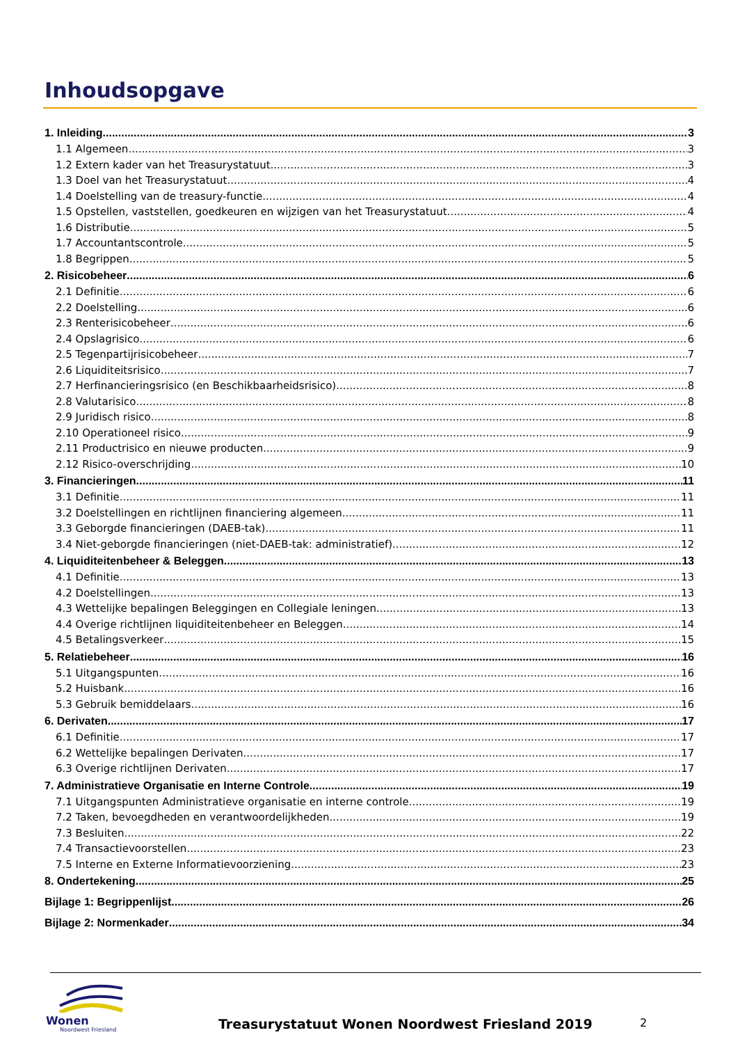Inhoudsopgave
1. Inleiding 3
1.1 Algemeen 3
1.2 Extern kader van het Treasurystatuut 3
1.3 Doel van het Treasurystatuut 4
1.4 Doelstelling van de treasury-functie 4
1.5 Opstellen, vaststellen, goedkeuren en wijzigen van het Treasurystatuut 4
1.6 Distributie 5
1.7 Accountantscontrole 5
1.8 Begrippen 5
2. Risicobeheer 6
2.1 Definitie 6
2.2 Doelstelling 6
2.3 Renterisicobeheer 6
2.4 Opslagrisico 6
2.5 Tegenpartijrisicobeheer 7
2.6 Liquiditeitsrisico 7
2.7 Herfinancieringsrisico (en Beschikbaarheidsrisico) 8
2.8 Valutarisico 8
2.9 Juridisch risico 8
2.10 Operationeel risico 9
2.11 Productrisico en nieuwe producten 9
2.12 Risico-overschrijding 10
3. Financieringen 11
3.1 Definitie 11
3.2 Doelstellingen en richtlijnen financiering algemeen 11
3.3 Geborgde financieringen (DAEB-tak) 11
3.4 Niet-geborgde financieringen (niet-DAEB-tak: administratief) 12
4. Liquiditeitenbeheer & Beleggen 13
4.1 Definitie 13
4.2 Doelstellingen 13
4.3 Wettelijke bepalingen Beleggingen en Collegiale leningen 13
4.4 Overige richtlijnen liquiditeitenbeheer en Beleggen 14
4.5 Betalingsverkeer 15
5. Relatiebeheer 16
5.1 Uitgangspunten 16
5.2 Huisbank 16
5.3 Gebruik bemiddelaars 16
6. Derivaten 17
6.1 Definitie 17
6.2 Wettelijke bepalingen Derivaten 17
6.3 Overige richtlijnen Derivaten 17
7. Administratieve Organisatie en Interne Controle 19
7.1 Uitgangspunten Administratieve organisatie en interne controle 19
7.2 Taken, bevoegdheden en verantwoordelijkheden 19
7.3 Besluiten 22
7.4 Transactievoorstellen 23
7.5 Interne en Externe Informatievoorziening 23
8. Ondertekening 25
Bijlage 1: Begrippenlijst 26
Bijlage 2: Normenkader 34
Wonen
Noordwest Friesland
Treasurystatuut Wonen Noordwest Friesland 2019
2